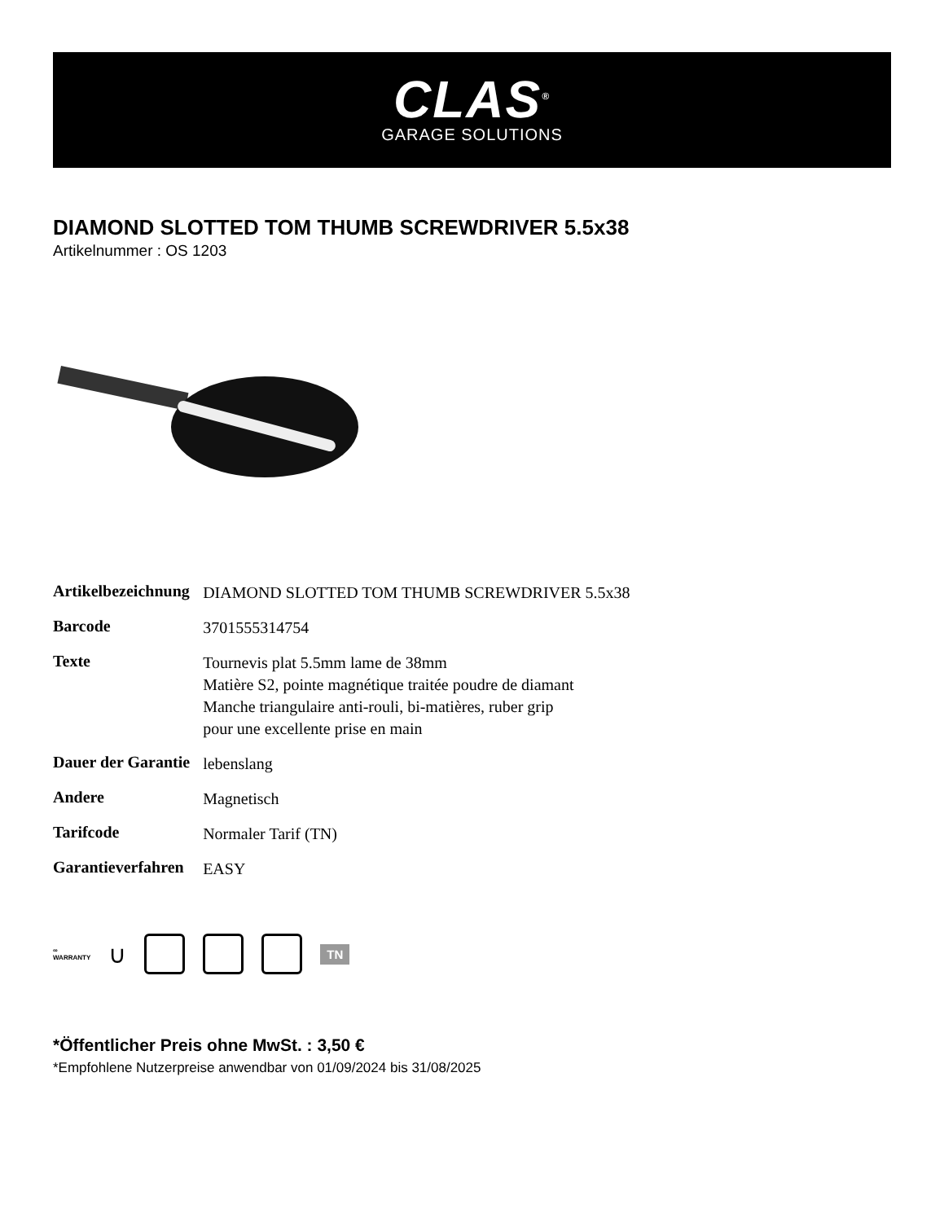CLAS<sup>®</sup>
GARAGE SOLUTIONS
DIAMOND SLOTTED TOM THUMB SCREWDRIVER 5.5x38
Artikelnummer : OS 1203
| Artikelbezeichnung | DIAMOND SLOTTED TOM THUMB SCREWDRIVER 5.5x38 |
| Barcode | 3701555314754 |
| Texte | Tournevis plat 5.5mm lame de 38mm Matière S2, pointe magnétique traitée poudre de diamant Manche triangulaire anti-rouli, bi-matières, ruber grip pour une excellente prise en main |
| Dauer der Garantie | lebenslang |
| Andere | Magnetisch |
| Tarifcode | Normaler Tarif (TN) |
| Garantieverfahren | EASY |
∞
WARRANTY ∪
TN
*Öffentlicher Preis ohne MwSt. : 3,50 €
*Empfohlene Nutzerpreise anwendbar von 01/09/2024 bis 31/08/2025